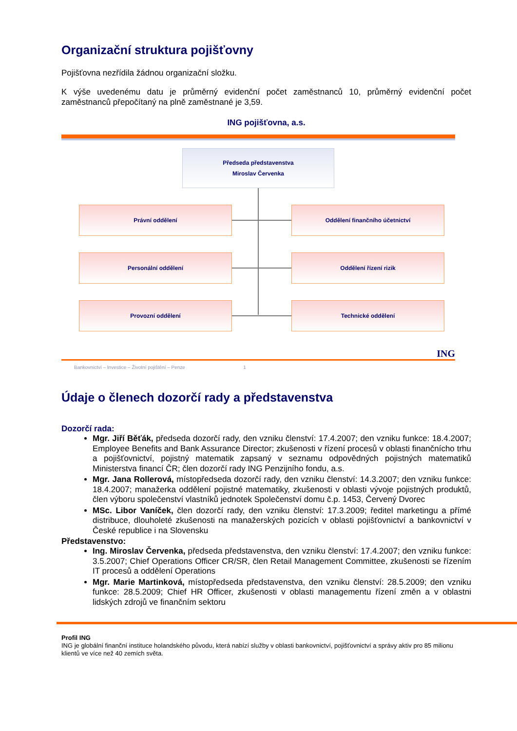Organizační struktura pojišťovny
Pojišťovna nezřídila žádnou organizační složku.
K výše uvedenému datu je průměrný evidenční počet zaměstnanců 10, průměrný evidenční počet zaměstnanců přepočítaný na plně zaměstnané je 3,59.
ING pojišťovna, a.s.
Předseda představenstva
Miroslav Červenka
Právní oddělení Oddělení finančního účetnictví
Personální oddělení Oddělení řízení rizik
Provozní oddělení Technické oddělení
ING
Bankovnictví – Investice – Životní pojištění – Penze 1
Údaje o členech dozorčí rady a představenstva
Dozorčí rada:
Mgr. Jiří Běťák, předseda dozorčí rady, den vzniku členství: 17.4.2007; den vzniku funkce: 18.4.2007; Employee Benefits and Bank Assurance Director; zkušenosti v řízení procesů v oblasti finančnícho trhu a pojišťovnictví, pojistný matematik zapsaný v seznamu odpovědných pojistných matematiků Ministerstva financí ČR; člen dozorčí rady ING Penzijního fondu, a.s.
Mgr. Jana Rollerová, místopředseda dozorčí rady, den vzniku členství: 14.3.2007; den vzniku funkce: 18.4.2007; manažerka oddělení pojistné matematiky, zkušenosti v oblasti vývoje pojistných produktů, člen výboru společenství vlastníků jednotek Společenství domu č.p. 1453, Červený Dvorec
MSc. Libor Vaníček, člen dozorčí rady, den vzniku členství: 17.3.2009; ředitel marketingu a přímé distribuce, dlouholeté zkušenosti na manažerských pozicích v oblasti pojišťovnictví a bankovnictví v České republice i na Slovensku
Představenstvo:
Ing. Miroslav Červenka, předseda představenstva, den vzniku členství: 17.4.2007; den vzniku funkce: 3.5.2007; Chief Operations Officer CR/SR, člen Retail Management Committee, zkušenosti se řízením IT procesů a oddělení Operations
Mgr. Marie Martinková, místopředseda představenstva, den vzniku členství: 28.5.2009; den vzniku funkce: 28.5.2009; Chief HR Officer, zkušenosti v oblasti managementu řízení změn a v oblastni lidských zdrojů ve finančním sektoru
Profil ING
ING je globální finanční instituce holandského původu, která nabízí služby v oblasti bankovnictví, pojišťovnictví a správy aktiv pro 85 milionu klientů ve více než 40 zemích světa.